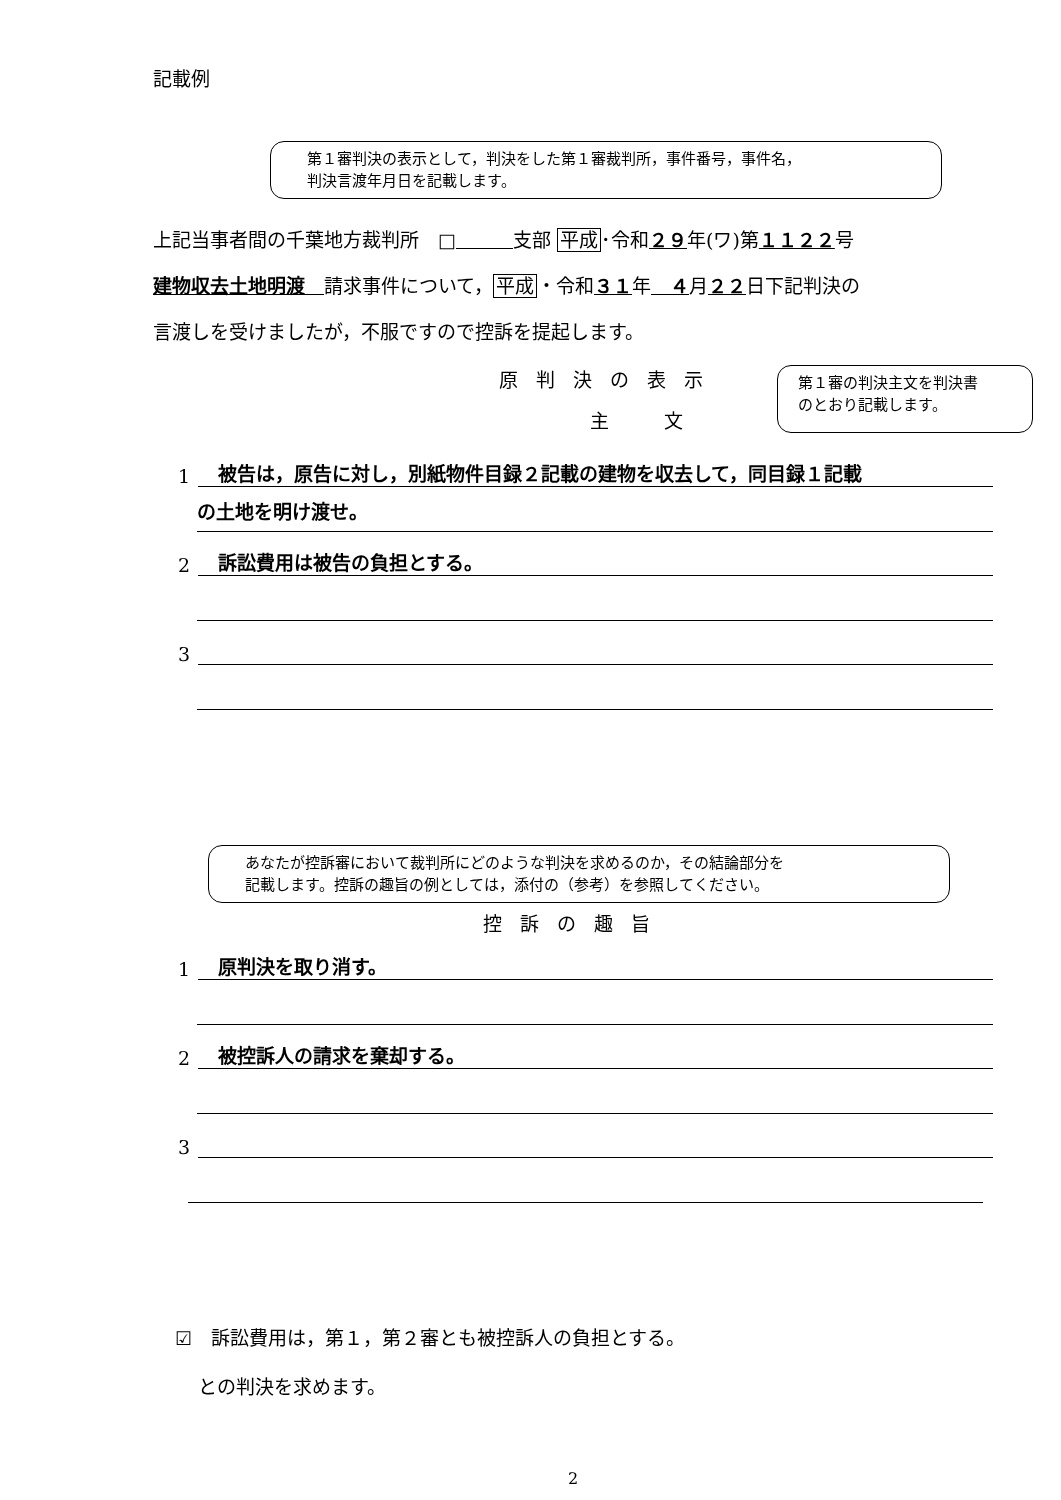記載例
第１審判決の表示として，判決をした第１審裁判所，事件番号，事件名，
判決言渡年月日を記載します。
上記当事者間の千葉地方裁判所　□　　　 支部 平成･令和２９年(ワ)第１１２２号
建物収去土地明渡　請求事件について，平成・令和３１年　４月２２日下記判決の
言渡しを受けましたが，不服ですので控訴を提起します。
原判決の表示
主　文
第１審の判決主文を判決書
のとおり記載します。
1 被告は，原告に対し，別紙物件目録２記載の建物を収去して，同目録１記載
の土地を明け渡せ。
2 訴訟費用は被告の負担とする。
3
あなたが控訴審において裁判所にどのような判決を求めるのか，その結論部分を
記載します。控訴の趣旨の例としては，添付の（参考）を参照してください。
控訴の趣旨
1 原判決を取り消す。
2 被控訴人の請求を棄却する。
3
☑　訴訟費用は，第１，第２審とも被控訴人の負担とする。
との判決を求めます。
2